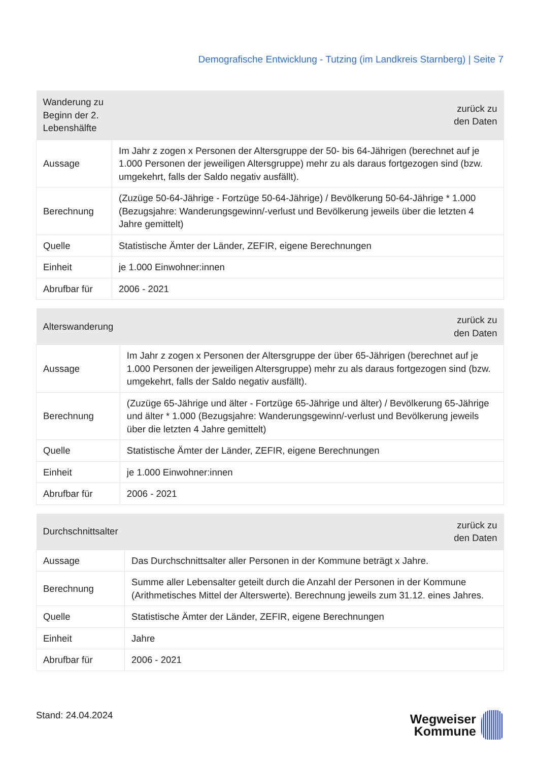Demografische Entwicklung - Tutzing (im Landkreis Starnberg) | Seite 7
| Wanderung zu Beginn der 2. Lebenshälfte | zurück zu den Daten |
| --- | --- |
| Aussage | Im Jahr z zogen x Personen der Altersgruppe der 50- bis 64-Jährigen (berechnet auf je 1.000 Personen der jeweiligen Altersgruppe) mehr zu als daraus fortgezogen sind (bzw. umgekehrt, falls der Saldo negativ ausfällt). |
| Berechnung | (Zuzüge 50-64-Jährige - Fortzüge 50-64-Jährige) / Bevölkerung 50-64-Jährige * 1.000 (Bezugsjahre: Wanderungsgewinn/-verlust und Bevölkerung jeweils über die letzten 4 Jahre gemittelt) |
| Quelle | Statistische Ämter der Länder, ZEFIR, eigene Berechnungen |
| Einheit | je 1.000 Einwohner:innen |
| Abrufbar für | 2006 - 2021 |
| Alterswanderung | zurück zu den Daten |
| --- | --- |
| Aussage | Im Jahr z zogen x Personen der Altersgruppe der über 65-Jährigen (berechnet auf je 1.000 Personen der jeweiligen Altersgruppe) mehr zu als daraus fortgezogen sind (bzw. umgekehrt, falls der Saldo negativ ausfällt). |
| Berechnung | (Zuzüge 65-Jährige und älter - Fortzüge 65-Jährige und älter) / Bevölkerung 65-Jährige und älter * 1.000 (Bezugsjahre: Wanderungsgewinn/-verlust und Bevölkerung jeweils über die letzten 4 Jahre gemittelt) |
| Quelle | Statistische Ämter der Länder, ZEFIR, eigene Berechnungen |
| Einheit | je 1.000 Einwohner:innen |
| Abrufbar für | 2006 - 2021 |
| Durchschnittsalter | zurück zu den Daten |
| --- | --- |
| Aussage | Das Durchschnittsalter aller Personen in der Kommune beträgt x Jahre. |
| Berechnung | Summe aller Lebensalter geteilt durch die Anzahl der Personen in der Kommune (Arithmetisches Mittel der Alterswerte). Berechnung jeweils zum 31.12. eines Jahres. |
| Quelle | Statistische Ämter der Länder, ZEFIR, eigene Berechnungen |
| Einheit | Jahre |
| Abrufbar für | 2006 - 2021 |
Stand: 24.04.2024
Wegweiser
Kommune